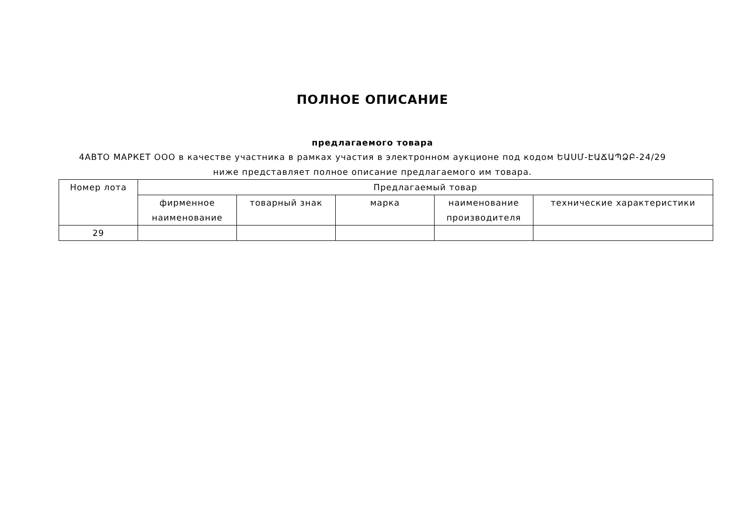ПОЛНОЕ ОПИСАНИЕ
предлагаемого товара
4АВТО МАРКЕТ ООО в качестве участника в рамках участия в электронном аукционе под кодом ԵԱՍՄ-ԷԱՃԱՊՁԲ-24/29 ниже представляет полное описание предлагаемого им товара.
| Номер лота | Предлагаемый товар | | | | |
| --- | --- | --- | --- | --- | --- |
| | фирменное наименование | товарный знак | марка | наименование производителя | технические характеристики |
| 29 | | | | | |